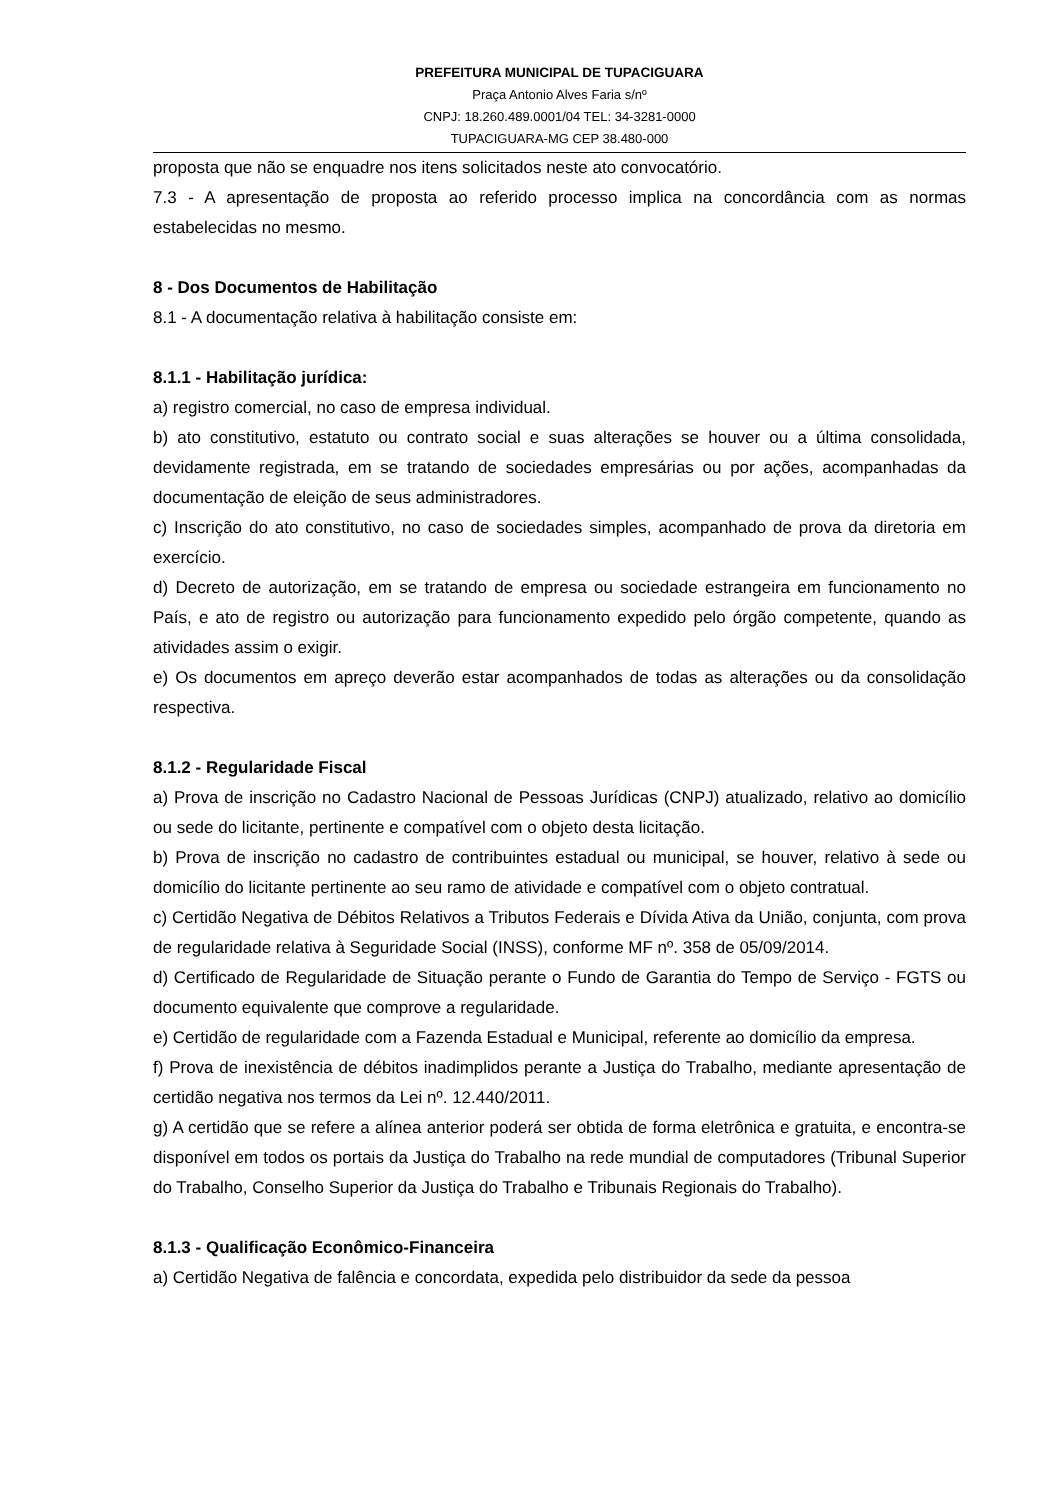PREFEITURA MUNICIPAL DE TUPACIGUARA
Praça Antonio Alves Faria s/nº
CNPJ: 18.260.489.0001/04 TEL: 34-3281-0000
TUPACIGUARA-MG CEP 38.480-000
proposta que não se enquadre nos itens solicitados neste ato convocatório.
7.3 - A apresentação de proposta ao referido processo implica na concordância com as normas estabelecidas no mesmo.
8 - Dos Documentos de Habilitação
8.1 - A documentação relativa à habilitação consiste em:
8.1.1 - Habilitação jurídica:
a) registro comercial, no caso de empresa individual.
b) ato constitutivo, estatuto ou contrato social e suas alterações se houver ou a última consolidada, devidamente registrada, em se tratando de sociedades empresárias ou por ações, acompanhadas da documentação de eleição de seus administradores.
c) Inscrição do ato constitutivo, no caso de sociedades simples, acompanhado de prova da diretoria em exercício.
d) Decreto de autorização, em se tratando de empresa ou sociedade estrangeira em funcionamento no País, e ato de registro ou autorização para funcionamento expedido pelo órgão competente, quando as atividades assim o exigir.
e) Os documentos em apreço deverão estar acompanhados de todas as alterações ou da consolidação respectiva.
8.1.2 - Regularidade Fiscal
a) Prova de inscrição no Cadastro Nacional de Pessoas Jurídicas (CNPJ) atualizado, relativo ao domicílio ou sede do licitante, pertinente e compatível com o objeto desta licitação.
b) Prova de inscrição no cadastro de contribuintes estadual ou municipal, se houver, relativo à sede ou domicílio do licitante pertinente ao seu ramo de atividade e compatível com o objeto contratual.
c) Certidão Negativa de Débitos Relativos a Tributos Federais e Dívida Ativa da União, conjunta, com prova de regularidade relativa à Seguridade Social (INSS), conforme MF nº. 358 de 05/09/2014.
d) Certificado de Regularidade de Situação perante o Fundo de Garantia do Tempo de Serviço - FGTS ou documento equivalente que comprove a regularidade.
e) Certidão de regularidade com a Fazenda Estadual e Municipal, referente ao domicílio da empresa.
f) Prova de inexistência de débitos inadimplidos perante a Justiça do Trabalho, mediante apresentação de certidão negativa nos termos da Lei nº. 12.440/2011.
g) A certidão que se refere a alínea anterior poderá ser obtida de forma eletrônica e gratuita, e encontra-se disponível em todos os portais da Justiça do Trabalho na rede mundial de computadores (Tribunal Superior do Trabalho, Conselho Superior da Justiça do Trabalho e Tribunais Regionais do Trabalho).
8.1.3 - Qualificação Econômico-Financeira
a) Certidão Negativa de falência e concordata, expedida pelo distribuidor da sede da pessoa